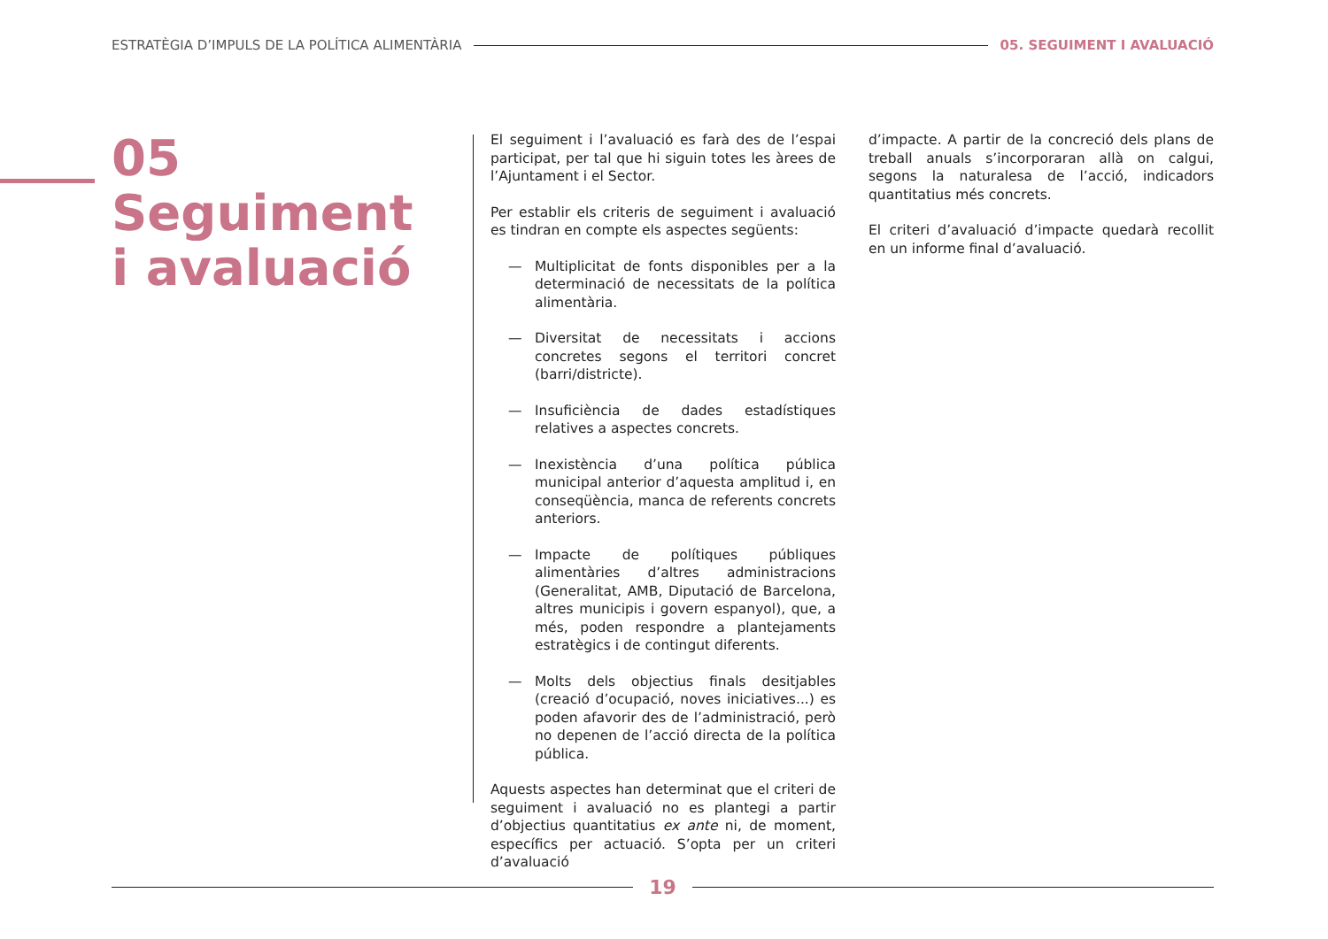ESTRATÈGIA D’IMPULS DE LA POLÍTICA ALIMENTÀRIA 05. SEGUIMENT I AVALUACIÓ
05
Seguiment
i avaluació
El seguiment i l’avaluació es farà des de l’espai participat, per tal que hi siguin totes les àrees de l’Ajuntament i el Sector.
Per establir els criteris de seguiment i avaluació es tindran en compte els aspectes següents:
— Multiplicitat de fonts disponibles per a la determinació de necessitats de la política alimentària.
— Diversitat de necessitats i accions concretes segons el territori concret (barri/districte).
— Insuficiència de dades estadístiques relatives a aspectes concrets.
— Inexistència d’una política pública municipal anterior d’aquesta amplitud i, en conseqüència, manca de referents concrets anteriors.
— Impacte de polítiques públiques alimentàries d’altres administracions (Generalitat, AMB, Diputació de Barcelona, altres municipis i govern espanyol), que, a més, poden respondre a plantejaments estratègics i de contingut diferents.
— Molts dels objectius finals desitjables (creació d’ocupació, noves iniciatives...) es poden afavorir des de l’administració, però no depenen de l’acció directa de la política pública.
Aquests aspectes han determinat que el criteri de seguiment i avaluació no es plantegi a partir d’objectius quantitatius ex ante ni, de moment, específics per actuació. S’opta per un criteri d’avaluació
d’impacte. A partir de la concreció dels plans de treball anuals s’incorporaran allà on calgui, segons la naturalesa de l’acció, indicadors quantitatius més concrets.
El criteri d’avaluació d’impacte quedarà recollit en un informe final d’avaluació.
19